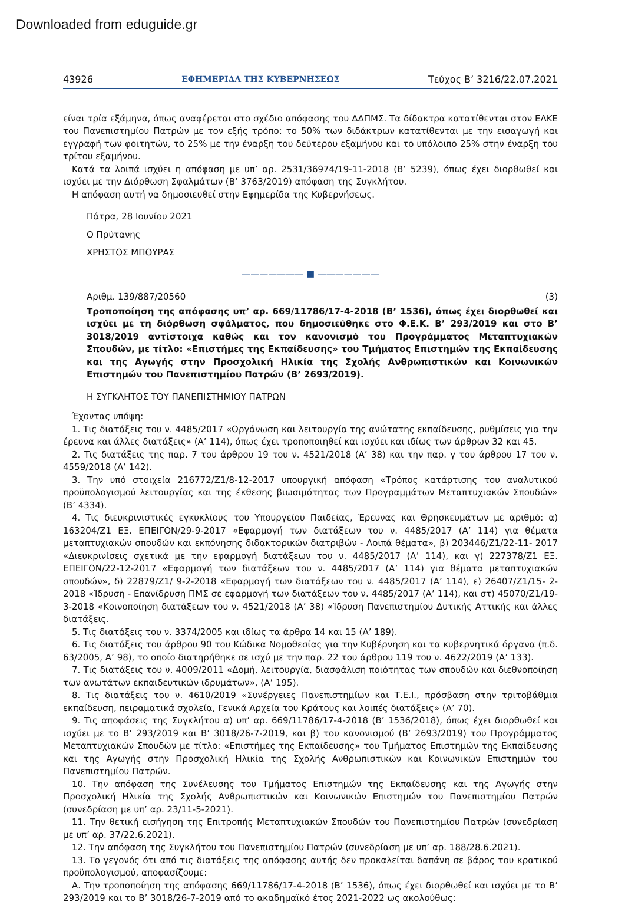Downloaded from eduguide.gr
43926 ΕΦΗΜΕΡΙΔΑ ΤΗΣ ΚΥΒΕΡΝΗΣΕΩΣ Τεύχος B’ 3216/22.07.2021
είναι τρία εξάμηνα, όπως αναφέρεται στο σχέδιο απόφασης του ΔΔΠΜΣ. Τα δίδακτρα κατατίθενται στον ΕΛΚΕ του Πανεπιστημίου Πατρών με τον εξής τρόπο: το 50% των διδάκτρων κατατίθενται με την εισαγωγή και εγγραφή των φοιτητών, το 25% με την έναρξη του δεύτερου εξαμήνου και το υπόλοιπο 25% στην έναρξη του τρίτου εξαμήνου.
Κατά τα λοιπά ισχύει η απόφαση με υπ’ αρ. 2531/36974/19-11-2018 (Β’ 5239), όπως έχει διορθωθεί και ισχύει με την Διόρθωση Σφαλμάτων (Β’ 3763/2019) απόφαση της Συγκλήτου.
Η απόφαση αυτή να δημοσιευθεί στην Εφημερίδα της Κυβερνήσεως.
Πάτρα, 28 Ιουνίου 2021
Ο Πρύτανης
ΧΡΗΣΤΟΣ ΜΠΟΥΡΑΣ
——————— ■ ———————
Αριθμ. 139/887/20560 (3)
Τροποποίηση της απόφασης υπ’ αρ. 669/11786/17-4-2018 (Β’ 1536), όπως έχει διορθωθεί και ισχύει με τη διόρθωση σφάλματος, που δημοσιεύθηκε στο Φ.Ε.Κ. Β’ 293/2019 και στο Β’ 3018/2019 αντίστοιχα καθώς και τον κανονισμό του Προγράμματος Μεταπτυχιακών Σπουδών, με τίτλο: «Επιστήμες της Εκπαίδευσης» του Τμήματος Επιστημών της Εκπαίδευσης και της Αγωγής στην Προσχολική Ηλικία της Σχολής Ανθρωπιστικών και Κοινωνικών Επιστημών του Πανεπιστημίου Πατρών (Β’ 2693/2019).
Η ΣΥΓΚΛΗΤΟΣ ΤΟΥ ΠΑΝΕΠΙΣΤΗΜΙΟΥ ΠΑΤΡΩΝ
Έχοντας υπόψη:
1. Τις διατάξεις του ν. 4485/2017 «Οργάνωση και λειτουργία της ανώτατης εκπαίδευσης, ρυθμίσεις για την έρευνα και άλλες διατάξεις» (Α’ 114), όπως έχει τροποποιηθεί και ισχύει και ιδίως των άρθρων 32 και 45.
2. Τις διατάξεις της παρ. 7 του άρθρου 19 του ν. 4521/2018 (Α’ 38) και την παρ. γ του άρθρου 17 του ν. 4559/2018 (Α’ 142).
3. Την υπό στοιχεία 216772/Ζ1/8-12-2017 υπουργική απόφαση «Τρόπος κατάρτισης του αναλυτικού προϋπολογισμού λειτουργίας και της έκθεσης βιωσιμότητας των Προγραμμάτων Μεταπτυχιακών Σπουδών» (Β’ 4334).
4. Τις διευκρινιστικές εγκυκλίους του Υπουργείου Παιδείας, Έρευνας και Θρησκευμάτων με αριθμό: α) 163204/Ζ1 ΕΞ. ΕΠΕΙΓΟΝ/29-9-2017 «Εφαρμογή των διατάξεων του ν. 4485/2017 (Α’ 114) για θέματα μεταπτυχιακών σπουδών και εκπόνησης διδακτορικών διατριβών - Λοιπά θέματα», β) 203446/Ζ1/22-11- 2017 «Διευκρινίσεις σχετικά με την εφαρμογή διατάξεων του ν. 4485/2017 (Α’ 114), και γ) 227378/Ζ1 ΕΞ. ΕΠΕΙΓΟΝ/22-12-2017 «Εφαρμογή των διατάξεων του ν. 4485/2017 (Α’ 114) για θέματα μεταπτυχιακών σπουδών», δ) 22879/Ζ1/ 9-2-2018 «Εφαρμογή των διατάξεων του ν. 4485/2017 (Α’ 114), ε) 26407/Ζ1/15- 2-2018 «Ίδρυση - Επανίδρυση ΠΜΣ σε εφαρμογή των διατάξεων του ν. 4485/2017 (Α’ 114), και στ) 45070/Ζ1/19-3-2018 «Κοινοποίηση διατάξεων του ν. 4521/2018 (Α’ 38) «Ίδρυση Πανεπιστημίου Δυτικής Αττικής και άλλες διατάξεις.
5. Τις διατάξεις του ν. 3374/2005 και ιδίως τα άρθρα 14 και 15 (Α’ 189).
6. Τις διατάξεις του άρθρου 90 του Κώδικα Νομοθεσίας για την Κυβέρνηση και τα κυβερνητικά όργανα (π.δ. 63/2005, Α’ 98), το οποίο διατηρήθηκε σε ισχύ με την παρ. 22 του άρθρου 119 του ν. 4622/2019 (Α’ 133).
7. Τις διατάξεις του ν. 4009/2011 «Δομή, λειτουργία, διασφάλιση ποιότητας των σπουδών και διεθνοποίηση των ανωτάτων εκπαιδευτικών ιδρυμάτων», (Α’ 195).
8. Τις διατάξεις του ν. 4610/2019 «Συνέργειες Πανεπιστημίων και Τ.Ε.Ι., πρόσβαση στην τριτοβάθμια εκπαίδευση, πειραματικά σχολεία, Γενικά Αρχεία του Κράτους και λοιπές διατάξεις» (Α’ 70).
9. Τις αποφάσεις της Συγκλήτου α) υπ’ αρ. 669/11786/17-4-2018 (Β’ 1536/2018), όπως έχει διορθωθεί και ισχύει με το Β’ 293/2019 και Β’ 3018/26-7-2019, και β) του κανονισμού (Β’ 2693/2019) του Προγράμματος Μεταπτυχιακών Σπουδών με τίτλο: «Επιστήμες της Εκπαίδευσης» του Τμήματος Επιστημών της Εκπαίδευσης και της Αγωγής στην Προσχολική Ηλικία της Σχολής Ανθρωπιστικών και Κοινωνικών Επιστημών του Πανεπιστημίου Πατρών.
10. Την απόφαση της Συνέλευσης του Τμήματος Επιστημών της Εκπαίδευσης και της Αγωγής στην Προσχολική Ηλικία της Σχολής Ανθρωπιστικών και Κοινωνικών Επιστημών του Πανεπιστημίου Πατρών (συνεδρίαση με υπ’ αρ. 23/11-5-2021).
11. Την θετική εισήγηση της Επιτροπής Μεταπτυχιακών Σπουδών του Πανεπιστημίου Πατρών (συνεδρίαση με υπ’ αρ. 37/22.6.2021).
12. Την απόφαση της Συγκλήτου του Πανεπιστημίου Πατρών (συνεδρίαση με υπ’ αρ. 188/28.6.2021).
13. Το γεγονός ότι από τις διατάξεις της απόφασης αυτής δεν προκαλείται δαπάνη σε βάρος του κρατικού προϋπολογισμού, αποφασίζουμε:
Α. Την τροποποίηση της απόφασης 669/11786/17-4-2018 (Β’ 1536), όπως έχει διορθωθεί και ισχύει με το Β’ 293/2019 και το Β’ 3018/26-7-2019 από το ακαδημαϊκό έτος 2021-2022 ως ακολούθως: